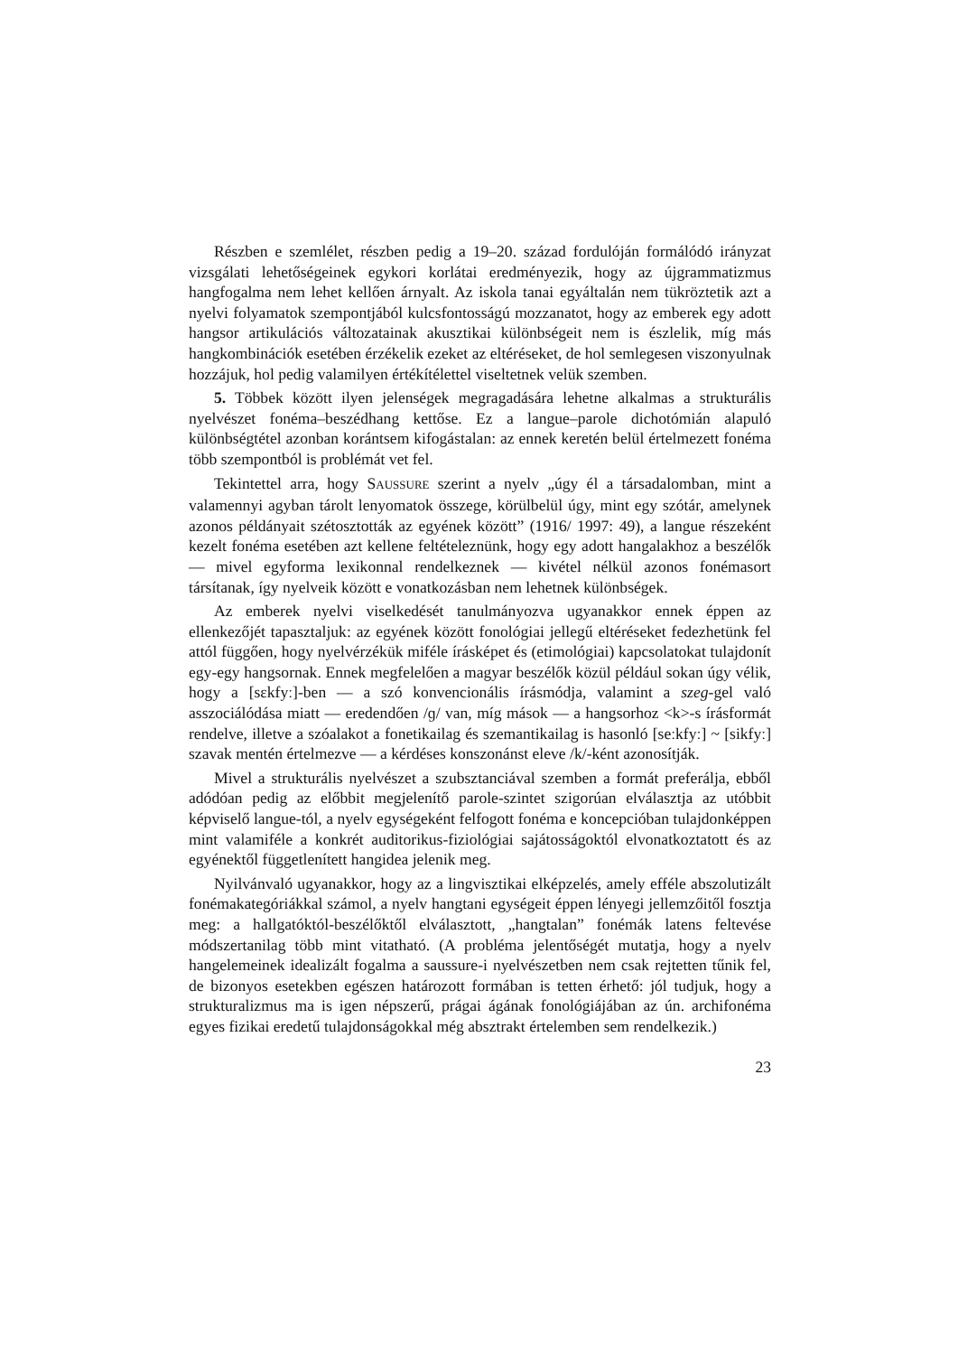Részben e szemlélet, részben pedig a 19–20. század fordulóján formálódó irányzat vizsgálati lehetőségeinek egykori korlátai eredményezik, hogy az újgrammatizmus hangfogalma nem lehet kellően árnyalt. Az iskola tanai egyáltalán nem tükröztetik azt a nyelvi folyamatok szempontjából kulcsfontosságú mozzanatot, hogy az emberek egy adott hangsor artikulációs változatainak akusztikai különbségeit nem is észlelik, míg más hangkombinációk esetében érzékelik ezeket az eltéréseket, de hol semlegesen viszonyulnak hozzájuk, hol pedig valamilyen értékítélettel viseltetnek velük szemben.
5. Többek között ilyen jelenségek megragadására lehetne alkalmas a strukturális nyelvészet fonéma–beszédhang kettőse. Ez a langue–parole dichotómián alapuló különbségtétel azonban korántsem kifogástalan: az ennek keretén belül értelmezett fonéma több szempontból is problémát vet fel.
Tekintettel arra, hogy SAUSSURE szerint a nyelv „úgy él a társadalomban, mint a valamennyi agyban tárolt lenyomatok összege, körülbelül úgy, mint egy szótár, amelynek azonos példányait szétosztották az egyének között” (1916/ 1997: 49), a langue részeként kezelt fonéma esetében azt kellene feltételeznünk, hogy egy adott hangalakhoz a beszélők — mivel egyforma lexikonnal rendelkeznek — kivétel nélkül azonos fonémasort társítanak, így nyelveik között e vonatkozásban nem lehetnek különbségek.
Az emberek nyelvi viselkedését tanulmányozva ugyanakkor ennek éppen az ellenkezőjét tapasztaljuk: az egyének között fonológiai jellegű eltéréseket fedezhetünk fel attól függően, hogy nyelvérzékük miféle írásképet és (etimológiai) kapcsolatokat tulajdonít egy-egy hangsornak. Ennek megfelelően a magyar beszélők közül például sokan úgy vélik, hogy a [sɛkfyː]-ben — a szó konvencionális írásmódja, valamint a szeg-gel való asszociálódása miatt — eredendően /ɡ/ van, míg mások — a hangsorhoz <k>-s írásformát rendelve, illetve a szóalakot a fonetikailag és szemantikailag is hasonló [seːkfyː] ~ [sikfyː] szavak mentén értelmezve — a kérdéses konszonánst eleve /k/-ként azonosítják.
Mivel a strukturális nyelvészet a szubsztanciával szemben a formát preferálja, ebből adódóan pedig az előbbit megjelenítő parole-szintet szigorúan elválasztja az utóbbit képviselő langue-tól, a nyelv egységeként felfogott fonéma e koncepcióban tulajdonképpen mint valamiféle a konkrét auditorikus-fiziológiai sajátosságoktól elvonatkoztatott és az egyénektől függetlenített hangidea jelenik meg.
Nyilvánvaló ugyanakkor, hogy az a lingvisztikai elképzelés, amely efféle abszolutizált fonémakategóriákkal számol, a nyelv hangtani egységeit éppen lényegi jellemzőitől fosztja meg: a hallgatóktól-beszélőktől elválasztott, „hangtalan” fonémák latens feltevése módszertanilag több mint vitatható. (A probléma jelentőségét mutatja, hogy a nyelv hangelemeinek idealizált fogalma a saussure-i nyelvészetben nem csak rejtetten tűnik fel, de bizonyos esetekben egészen határozott formában is tetten érhető: jól tudjuk, hogy a strukturalizmus ma is igen népszerű, prágai ágának fonológiájában az ún. archifonéma egyes fizikai eredetű tulajdonságokkal még absztrakt értelemben sem rendelkezik.)
23